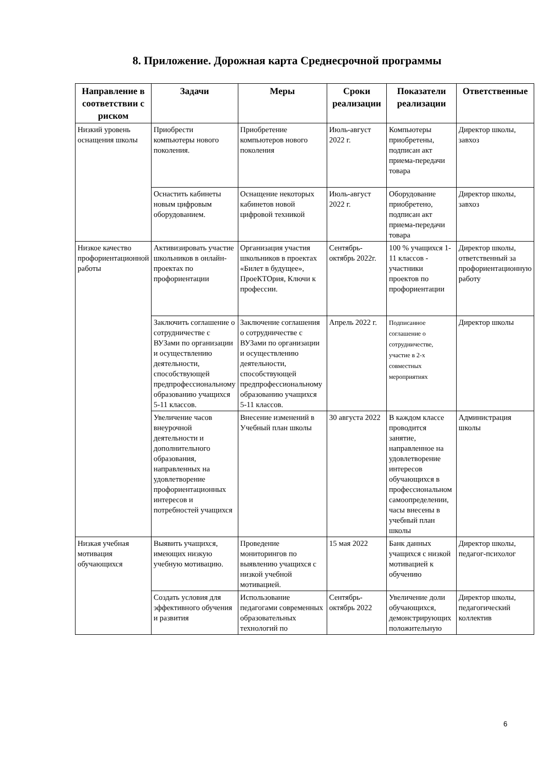8. Приложение. Дорожная карта Среднесрочной программы
| Направление в соответствии с риском | Задачи | Меры | Сроки реализации | Показатели реализации | Ответственные |
| --- | --- | --- | --- | --- | --- |
| Низкий уровень оснащения школы | Приобрести компьютеры нового поколения. | Приобретение компьютеров нового поколения | Июль-август 2022 г. | Компьютеры приобретены, подписан акт приема-передачи товара | Директор школы, завхоз |
| | Оснастить кабинеты новым цифровым оборудованием. | Оснащение некоторых кабинетов новой цифровой техникой | Июль-август 2022 г. | Оборудование приобретено, подписан акт приема-передачи товара | Директор школы, завхоз |
| Низкое качество профориентационной работы | Активизировать участие школьников в онлайн-проектах по профориентации | Организация участия школьников в проектах «Билет в будущее», ПроеКТОрия, Ключи к профессии. | Сентябрь-октябрь 2022г. | 100 % учащихся 1-11 классов - участники проектов по профориентации | Директор школы, ответственный за профориентационную работу |
| | Заключить соглашение о сотрудничестве с ВУЗами по организации и осуществлению деятельности, способствующей предпрофессиональному образованию учащихся 5-11 классов. | Заключение соглашения о сотрудничестве с ВУЗами по организации и осуществлению деятельности, способствующей предпрофессиональному образованию учащихся 5-11 классов. | Апрель 2022 г. | Подписанное соглашение о сотрудничестве, участие в 2-х совместных мероприятиях | Директор школы |
| | Увеличение часов внеурочной деятельности и дополнительного образования, направленных на удовлетворение профориентационных интересов и потребностей учащихся | Внесение изменений в Учебный план школы | 30 августа 2022 | В каждом классе проводится занятие, направленное на удовлетворение интересов обучающихся в профессиональном самоопределении, часы внесены в учебный план школы | Администрация школы |
| Низкая учебная мотивация обучающихся | Выявить учащихся, имеющих низкую учебную мотивацию. | Проведение мониторингов по выявлению учащихся с низкой учебной мотивацией. | 15 мая 2022 | Банк данных учащихся с низкой мотивацией к обучению | Директор школы, педагог-психолог |
| | Создать условия для эффективного обучения и развития | Использование педагогами современных образовательных технологий по | Сентябрь-октябрь 2022 | Увеличение доли обучающихся, демонстрирующих положительную | Директор школы, педагогический коллектив |
6